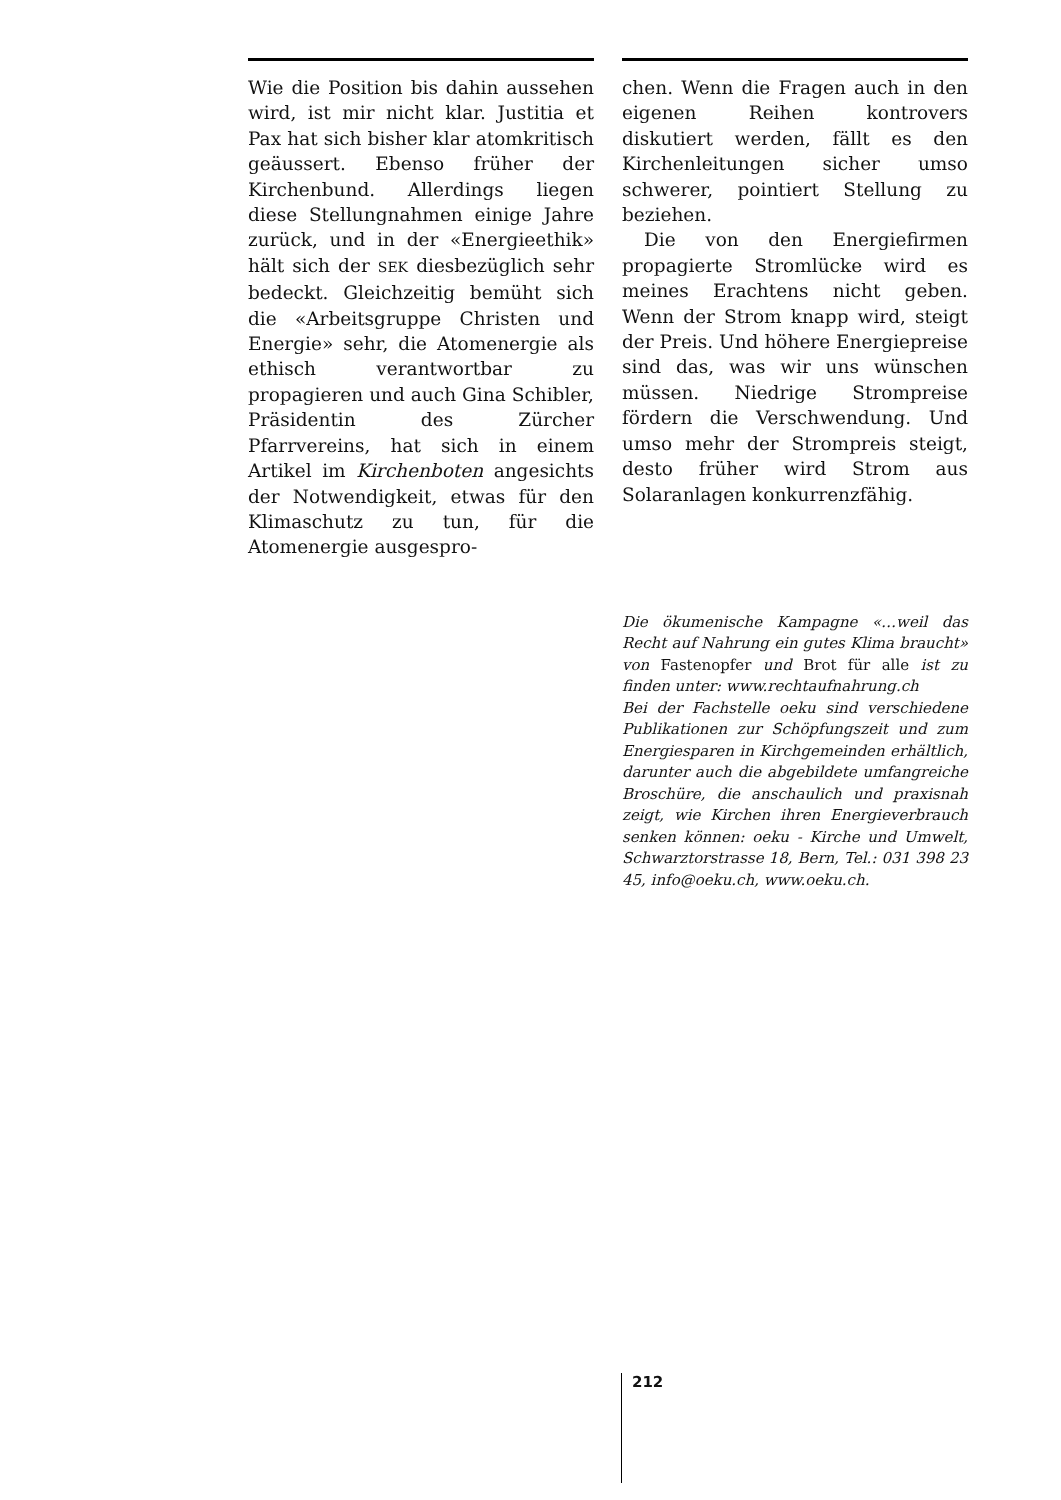Wie die Position bis dahin aussehen wird, ist mir nicht klar. Justitia et Pax hat sich bisher klar atomkritisch geäussert. Ebenso früher der Kirchenbund. Allerdings liegen diese Stellungnahmen einige Jahre zurück, und in der «Energieethik» hält sich der SEK diesbezüglich sehr bedeckt. Gleichzeitig bemüht sich die «Arbeitsgruppe Christen und Energie» sehr, die Atomenergie als ethisch verantwortbar zu propagieren und auch Gina Schibler, Präsidentin des Zürcher Pfarrvereins, hat sich in einem Artikel im Kirchenboten angesichts der Notwendigkeit, etwas für den Klimaschutz zu tun, für die Atomenergie ausgespro-
chen. Wenn die Fragen auch in den eigenen Reihen kontrovers diskutiert werden, fällt es den Kirchenleitungen sicher umso schwerer, pointiert Stellung zu beziehen.
Die von den Energiefirmen propagierte Stromlücke wird es meines Erachtens nicht geben. Wenn der Strom knapp wird, steigt der Preis. Und höhere Energiepreise sind das, was wir uns wünschen müssen. Niedrige Strompreise fördern die Verschwendung. Und umso mehr der Strompreis steigt, desto früher wird Strom aus Solaranlagen konkurrenzfähig.
Die ökumenische Kampagne «…weil das Recht auf Nahrung ein gutes Klima braucht» von Fastenopfer und Brot für alle ist zu finden unter: www.rechtaufnahrung.ch
Bei der Fachstelle oeku sind verschiedene Publikationen zur Schöpfungszeit und zum Energiesparen in Kirchgemeinden erhältlich, darunter auch die abgebildete umfangreiche Broschüre, die anschaulich und praxisnah zeigt, wie Kirchen ihren Energieverbrauch senken können: oeku - Kirche und Umwelt, Schwarztorstrasse 18, Bern, Tel.: 031 398 23 45, info@oeku.ch, www.oeku.ch.
212